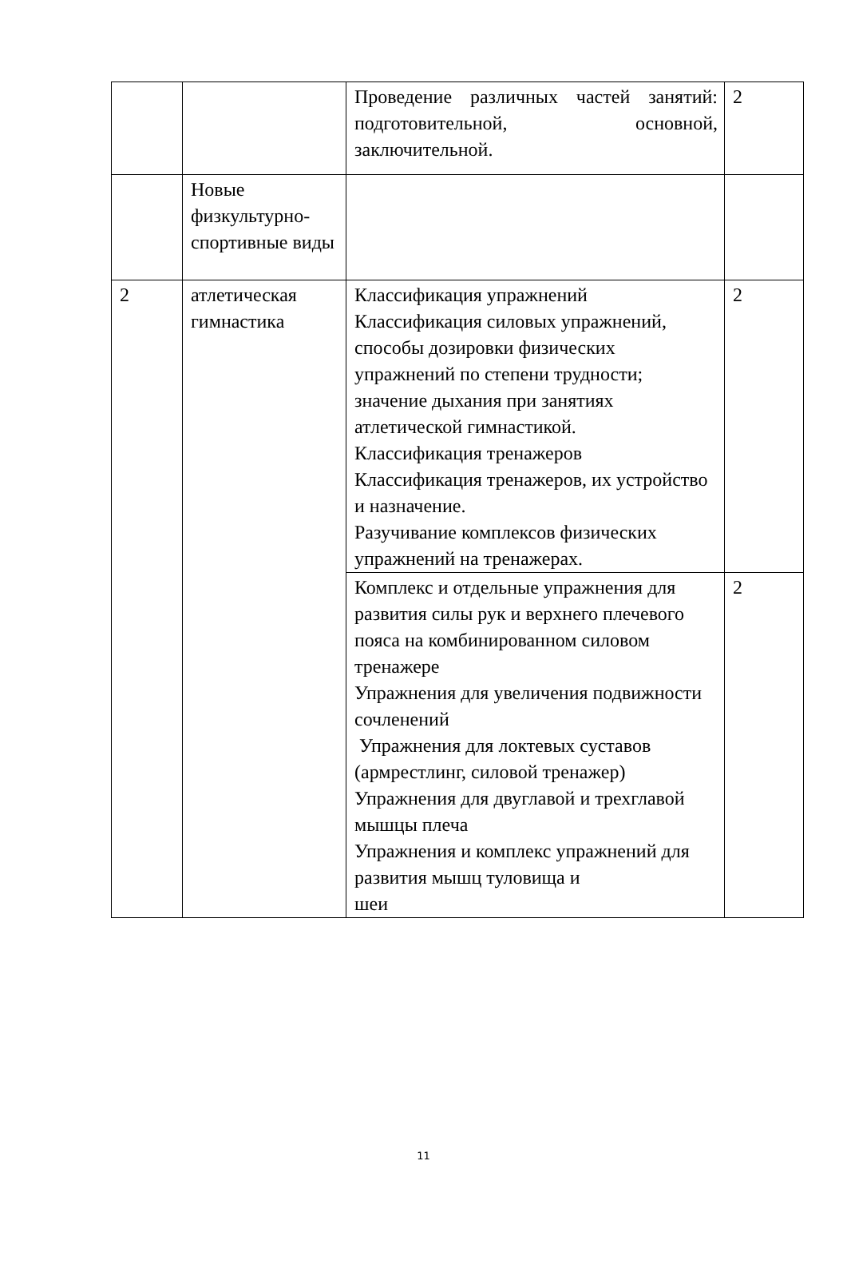| | | Проведение различных частей занятий: подготовительной, основной, заключительной. | 2 |
| | Новые физкультурно-спортивные виды | | |
| 2 | атлетическая гимнастика | Классификация упражнений Классификация силовых упражнений, способы дозировки физических упражнений по степени трудности; значение дыхания при занятиях атлетической гимнастикой. Классификация тренажеров Классификация тренажеров, их устройство и назначение. Разучивание комплексов физических упражнений на тренажерах. | 2 |
| | | Комплекс и отдельные упражнения для развития силы рук и верхнего плечевого пояса на комбинированном силовом тренажере Упражнения для увеличения подвижности сочленений Упражнения для локтевых суставов (армрестлинг, силовой тренажер) Упражнения для двуглавой и трехглавой мышцы плеча Упражнения и комплекс упражнений для развития мышц туловища и шеи | 2 |
11